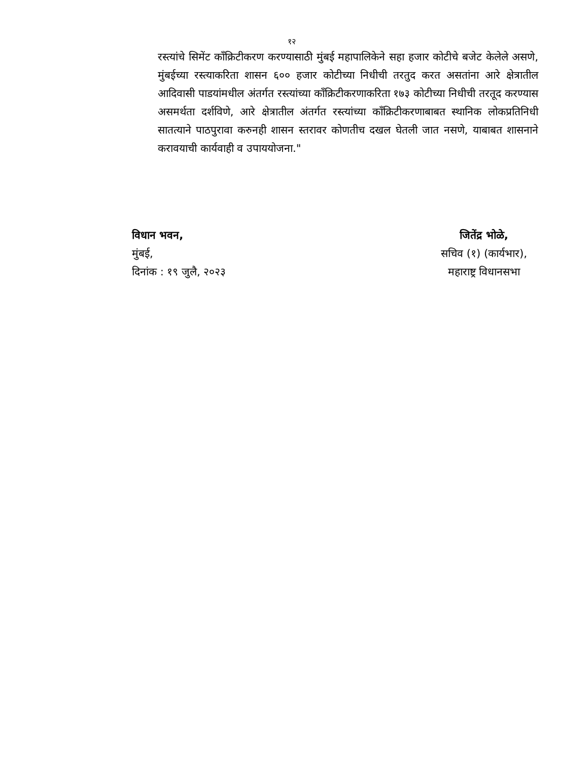१२
रस्त्यांचे सिमेंट कॉंक्रिटीकरण करण्यासाठी मुंबई महापालिकेने सहा हजार कोटीचे बजेट केलेले असणे, मुंबईच्या रस्त्याकरिता शासन ६०० हजार कोटीच्या निधीची तरतुद करत असतांना आरे क्षेत्रातील आदिवासी पाडयांमधील अंतर्गत रस्त्यांच्या कॉंक्रिटीकरणाकरिता १७३ कोटीच्या निधीची तरतूद करण्यास असमर्थता दर्शविणे, आरे क्षेत्रातील अंतर्गत रस्त्यांच्या कॉंक्रिटीकरणाबाबत स्थानिक लोकप्रतिनिधी सातत्याने पाठपुरावा करुनही शासन स्तरावर कोणतीच दखल घेतली जात नसणे, याबाबत शासनाने करावयाची कार्यवाही व उपाययोजना."
विधान भवन,
मुंबई,
दिनांक : १९ जुलै, २०२३
जितेंद्र भोळे,
सचिव (१) (कार्यभार),
महाराष्ट्र विधानसभा